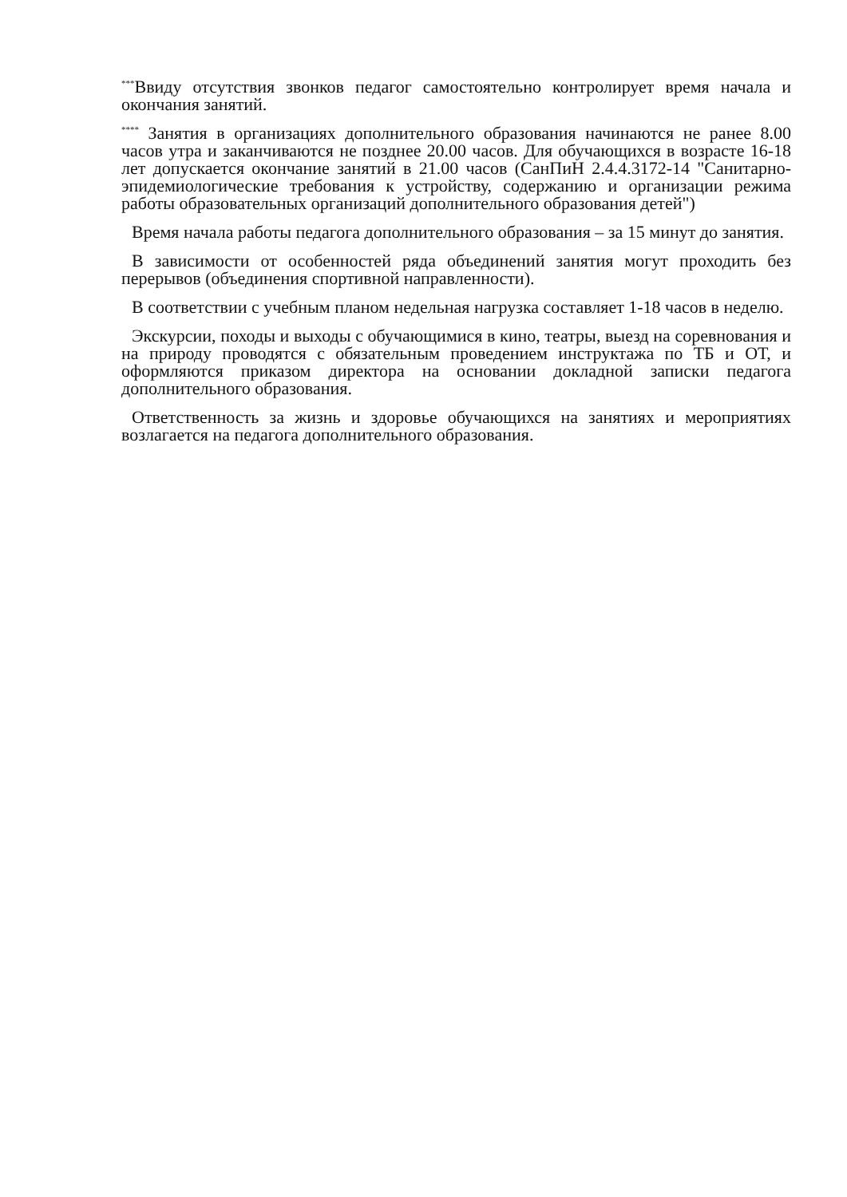<sup>***</sup> Ввиду отсутствия звонков педагог самостоятельно контролирует время начала и окончания занятий.
<sup>****</sup> Занятия в организациях дополнительного образования начинаются не ранее 8.00 часов утра и заканчиваются не позднее 20.00 часов. Для обучающихся в возрасте 16-18 лет допускается окончание занятий в 21.00 часов (СанПиН 2.4.4.3172-14 "Санитарно-эпидемиологические требования к устройству, содержанию и организации режима работы образовательных организаций дополнительного образования детей")
Время начала работы педагога дополнительного образования – за 15 минут до занятия.
В зависимости от особенностей ряда объединений занятия могут проходить без перерывов (объединения спортивной направленности).
В соответствии с учебным планом недельная нагрузка составляет 1-18 часов в неделю.
Экскурсии, походы и выходы с обучающимися в кино, театры, выезд на соревнования и на природу проводятся с обязательным проведением инструктажа по ТБ и ОТ, и оформляются приказом директора на основании докладной записки педагога дополнительного образования.
Ответственность за жизнь и здоровье обучающихся на занятиях и мероприятиях возлагается на педагога дополнительного образования.